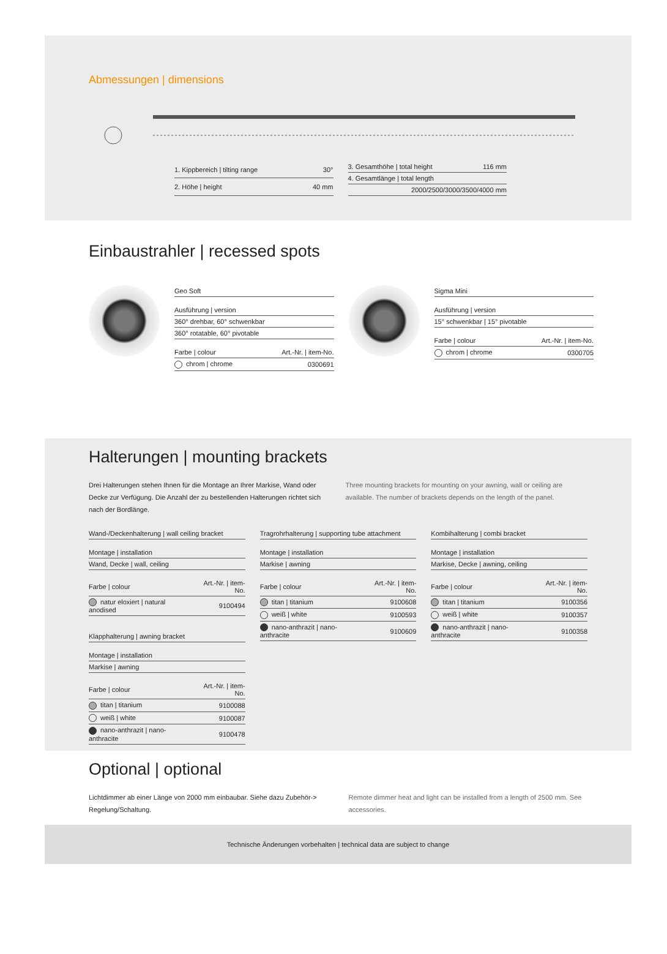Abmessungen | dimensions
| 1. Kippbereich / tilting range | 30° |
| 2. Höhe / height | 40 mm |
| 3. Gesamthöhe / total height | 116 mm |
| 4. Gesamtlänge / total length | |
| 2000/2500/3000/3500/4000 mm | |
Einbaustrahler | recessed spots
| Geo Soft |
| Ausführung / version |
| 360° drehbar, 60° schwenkbar |
| 360° rotatable, 60° pivotable |
| Farbe / colour | Art.-Nr. / item-No. |
| --- | --- |
| chrom / chrome | 0300691 |
| Sigma Mini |
| Ausführung / version |
| 15° schwenkbar / 15° pivotable |
| Farbe / colour | Art.-Nr. / item-No. |
| --- | --- |
| chrom / chrome | 0300705 |
Halterungen | mounting brackets
Drei Halterungen stehen Ihnen für die Montage an Ihrer Markise, Wand oder Decke zur Verfügung. Die Anzahl der zu bestellenden Halterungen richtet sich nach der Bordlänge.
Three mounting brackets for mounting on your awning, wall or ceiling are available. The number of brackets depends on the length of the panel.
| Wand-/Deckenhalterung / wall ceiling bracket |
| Montage / installation |
| Wand, Decke / wall, ceiling |
| Farbe / colour | Art.-Nr. / item-No. |
| --- | --- |
| natur eloxiert / natural anodised | 9100494 |
| Klapphalterung / awning bracket |
| Montage / installation |
| Markise / awning |
| Farbe / colour | Art.-Nr. / item-No. |
| --- | --- |
| titan / titanium | 9100088 |
| weiß / white | 9100087 |
| nano-anthrazit / nano-anthracite | 9100478 |
| Tragrohrhalterung / supporting tube attachment |
| Montage / installation |
| Markise / awning |
| Farbe / colour | Art.-Nr. / item-No. |
| --- | --- |
| titan / titanium | 9100608 |
| weiß / white | 9100593 |
| nano-anthrazit / nano-anthracite | 9100609 |
| Kombihalterung / combi bracket |
| Montage / installation |
| Markise, Decke / awning, ceiling |
| Farbe / colour | Art.-Nr. / item-No. |
| --- | --- |
| titan / titanium | 9100356 |
| weiß / white | 9100357 |
| nano-anthrazit / nano-anthracite | 9100358 |
Optional | optional
Lichtdimmer ab einer Länge von 2000 mm einbaubar. Siehe dazu Zubehör-> Regelung/Schaltung.
Remote dimmer heat and light can be installed from a length of 2500 mm. See accessories.
Technische Änderungen vorbehalten | technical data are subject to change